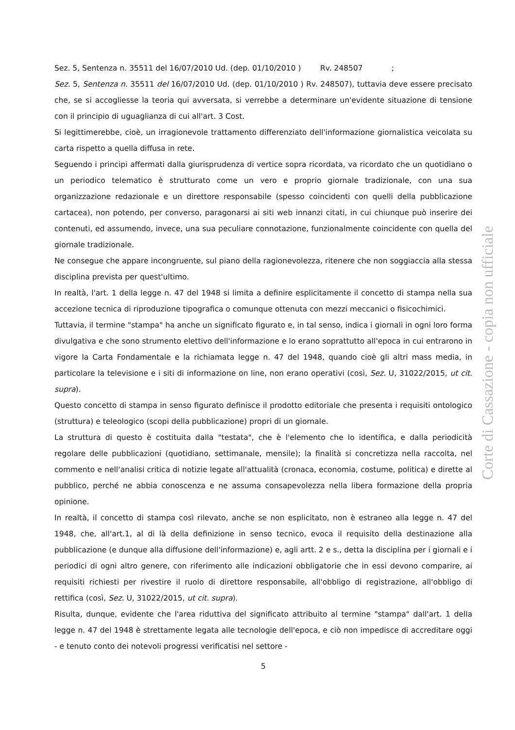Sez. 5, Sentenza n. 35511 del 16/07/2010 Ud. (dep. 01/10/2010 ) Rv. 248507 ;
Sez. 5, Sentenza n. 35511 del 16/07/2010 Ud. (dep. 01/10/2010 ) Rv. 248507), tuttavia deve essere precisato che, se si accogliesse la teoria qui avversata, si verrebbe a determinare un'evidente situazione di tensione con il principio di uguaglianza di cui all'art. 3 Cost.
Si legittimerebbe, cioè, un irragionevole trattamento differenziato dell'informazione giornalistica veicolata su carta rispetto a quella diffusa in rete.
Seguendo i principi affermati dalla giurisprudenza di vertice sopra ricordata, va ricordato che un quotidiano o un periodico telematico è strutturato come un vero e proprio giornale tradizionale, con una sua organizzazione redazionale e un direttore responsabile (spesso coincidenti con quelli della pubblicazione cartacea), non potendo, per converso, paragonarsi ai siti web innanzi citati, in cui chiunque può inserire dei contenuti, ed assumendo, invece, una sua peculiare connotazione, funzionalmente coincidente con quella del giornale tradizionale.
Ne consegue che appare incongruente, sul piano della ragionevolezza, ritenere che non soggiaccia alla stessa disciplina prevista per quest'ultimo.
In realtà, l'art. 1 della legge n. 47 del 1948 si limita a definire esplicitamente il concetto di stampa nella sua accezione tecnica di riproduzione tipografica o comunque ottenuta con mezzi meccanici o fisicochimici.
Tuttavia, il termine "stampa" ha anche un significato figurato e, in tal senso, indica i giornali in ogni loro forma divulgativa e che sono strumento elettivo dell'informazione e lo erano soprattutto all'epoca in cui entrarono in vigore la Carta Fondamentale e la richiamata legge n. 47 del 1948, quando cioè gli altri mass media, in particolare la televisione e i siti di informazione on line, non erano operativi (così, Sez. U, 31022/2015, ut cit. supra).
Questo concetto di stampa in senso figurato definisce il prodotto editoriale che presenta i requisiti ontologico (struttura) e teleologico (scopi della pubblicazione) propri di un giornale.
La struttura di questo è costituita dalla "testata", che è l'elemento che lo identifica, e dalla periodicità regolare delle pubblicazioni (quotidiano, settimanale, mensile); la finalità si concretizza nella raccolta, nel commento e nell'analisi critica di notizie legate all'attualità (cronaca, economia, costume, politica) e dirette al pubblico, perché ne abbia conoscenza e ne assuma consapevolezza nella libera formazione della propria opinione.
In realtà, il concetto di stampa così rilevato, anche se non esplicitato, non è estraneo alla legge n. 47 del 1948, che, all'art.1, al di là della definizione in senso tecnico, evoca il requisito della destinazione alla pubblicazione (e dunque alla diffusione dell'informazione) e, agli artt. 2 e s., detta la disciplina per i giornali e i periodici di ogni altro genere, con riferimento alle indicazioni obbligatorie che in essi devono comparire, ai requisiti richiesti per rivestire il ruolo di direttore responsabile, all'obbligo di registrazione, all'obbligo di rettifica (così, Sez. U, 31022/2015, ut cit. supra).
Risulta, dunque, evidente che l'area riduttiva del significato attribuito al termine "stampa" dall'art. 1 della legge n. 47 del 1948 è strettamente legata alle tecnologie dell'epoca, e ciò non impedisce di accreditare oggi - e tenuto conto dei notevoli progressi verificatisi nel settore -
5
Corte di Cassazione - copia non ufficiale